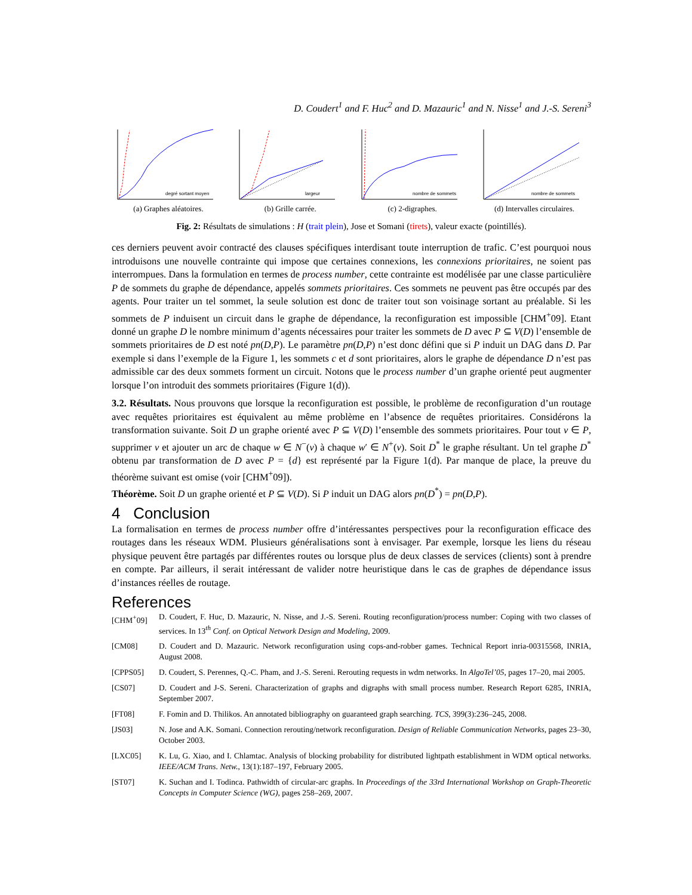D. Coudert<sup>1</sup> and F. Huc<sup>2</sup> and D. Mazauric<sup>1</sup> and N. Nisse<sup>1</sup> and J.-S. Sereni<sup>3</sup>
degré sortant moyen
(a) Graphes aléatoires.
largeur
(b) Grille carrée.
nombre de sommets
(c) 2-digraphes.
nombre de sommets
(d) Intervalles circulaires.
Fig. 2: Résultats de simulations : H (trait plein), Jose et Somani (tirets), valeur exacte (pointillés).
ces derniers peuvent avoir contracté des clauses spécifiques interdisant toute interruption de trafic. C’est pourquoi nous introduisons une nouvelle contrainte qui impose que certaines connexions, les connexions prioritaires, ne soient pas interrompues. Dans la formulation en termes de process number, cette contrainte est modélisée par une classe particulière P de sommets du graphe de dépendance, appelés sommets prioritaires. Ces sommets ne peuvent pas être occupés par des agents. Pour traiter un tel sommet, la seule solution est donc de traiter tout son voisinage sortant au préalable. Si les sommets de P induisent un circuit dans le graphe de dépendance, la reconfiguration est impossible [CHM<sup>+</sup>09]. Etant donné un graphe D le nombre minimum d’agents nécessaires pour traiter les sommets de D avec P ⊆ V(D) l’ensemble de sommets prioritaires de D est noté pn(D,P). Le paramètre pn(D,P) n’est donc défini que si P induit un DAG dans D. Par exemple si dans l’exemple de la Figure 1, les sommets c et d sont prioritaires, alors le graphe de dépendance D n’est pas admissible car des deux sommets forment un circuit. Notons que le process number d’un graphe orienté peut augmenter lorsque l’on introduit des sommets prioritaires (Figure 1(d)).
3.2. Résultats. Nous prouvons que lorsque la reconfiguration est possible, le problème de reconfiguration d’un routage avec requêtes prioritaires est équivalent au même problème en l’absence de requêtes prioritaires. Considérons la transformation suivante. Soit D un graphe orienté avec P ⊆ V(D) l’ensemble des sommets prioritaires. Pour tout v ∈ P, supprimer v et ajouter un arc de chaque w ∈ N<sup>−</sup>(v) à chaque w′ ∈ N<sup>+</sup>(v). Soit D<sup>*</sup> le graphe résultant. Un tel graphe D<sup>*</sup> obtenu par transformation de D avec P = {d} est représenté par la Figure 1(d). Par manque de place, la preuve du théorème suivant est omise (voir [CHM<sup>+</sup>09]).
Théorème. Soit D un graphe orienté et P ⊆ V(D). Si P induit un DAG alors pn(D<sup>*</sup>) = pn(D,P).
4 Conclusion
La formalisation en termes de process number offre d’intéressantes perspectives pour la reconfiguration efficace des routages dans les réseaux WDM. Plusieurs généralisations sont à envisager. Par exemple, lorsque les liens du réseau physique peuvent être partagés par différentes routes ou lorsque plus de deux classes de services (clients) sont à prendre en compte. Par ailleurs, il serait intéressant de valider notre heuristique dans le cas de graphes de dépendance issus d’instances réelles de routage.
References
[CHM<sup>+</sup>09] D. Coudert, F. Huc, D. Mazauric, N. Nisse, and J.-S. Sereni. Routing reconfiguration/process number: Coping with two classes of services. In 13<sup>th</sup> Conf. on Optical Network Design and Modeling, 2009.
[CM08] D. Coudert and D. Mazauric. Network reconfiguration using cops-and-robber games. Technical Report inria-00315568, INRIA, August 2008.
[CPPS05] D. Coudert, S. Perennes, Q.-C. Pham, and J.-S. Sereni. Rerouting requests in wdm networks. In AlgoTel’05, pages 17–20, mai 2005.
[CS07] D. Coudert and J-S. Sereni. Characterization of graphs and digraphs with small process number. Research Report 6285, INRIA, September 2007.
[FT08] F. Fomin and D. Thilikos. An annotated bibliography on guaranteed graph searching. TCS, 399(3):236–245, 2008.
[JS03] N. Jose and A.K. Somani. Connection rerouting/network reconfiguration. Design of Reliable Communication Networks, pages 23–30, October 2003.
[LXC05] K. Lu, G. Xiao, and I. Chlamtac. Analysis of blocking probability for distributed lightpath establishment in WDM optical networks. IEEE/ACM Trans. Netw., 13(1):187–197, February 2005.
[ST07] K. Suchan and I. Todinca. Pathwidth of circular-arc graphs. In Proceedings of the 33rd International Workshop on Graph-Theoretic Concepts in Computer Science (WG), pages 258–269, 2007.